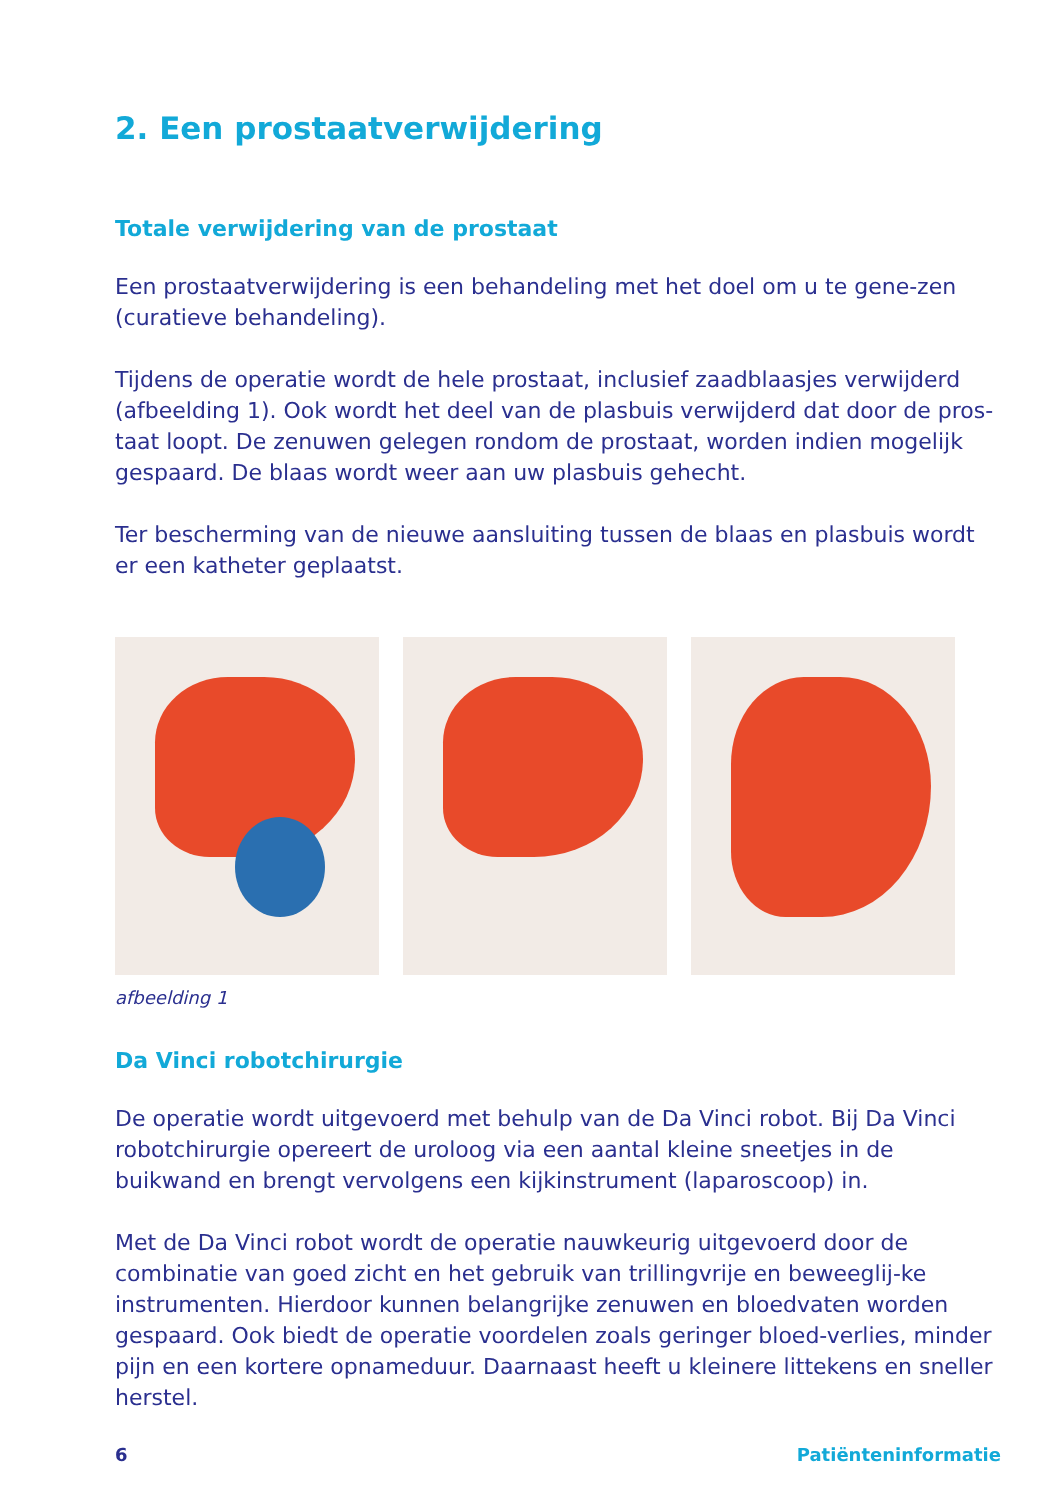2. Een prostaatverwijdering
Totale verwijdering van de prostaat
Een prostaatverwijdering is een behandeling met het doel om u te gene-zen (curatieve behandeling).
Tijdens de operatie wordt de hele prostaat, inclusief zaadblaasjes verwijderd (afbeelding 1). Ook wordt het deel van de plasbuis verwijderd dat door de pros-taat loopt. De zenuwen gelegen rondom de prostaat, worden indien mogelijk gespaard. De blaas wordt weer aan uw plasbuis gehecht.
Ter bescherming van de nieuwe aansluiting tussen de blaas en plasbuis wordt er een katheter geplaatst.
afbeelding 1
Da Vinci robotchirurgie
De operatie wordt uitgevoerd met behulp van de Da Vinci robot. Bij Da Vinci robotchirurgie opereert de uroloog via een aantal kleine sneetjes in de buikwand en brengt vervolgens een kijkinstrument (laparoscoop) in.
Met de Da Vinci robot wordt de operatie nauwkeurig uitgevoerd door de combinatie van goed zicht en het gebruik van trillingvrije en beweeglij-ke instrumenten. Hierdoor kunnen belangrijke zenuwen en bloedvaten worden gespaard. Ook biedt de operatie voordelen zoals geringer bloed-verlies, minder pijn en een kortere opnameduur. Daarnaast heeft u kleinere littekens en sneller herstel.
6 Patiënteninformatie